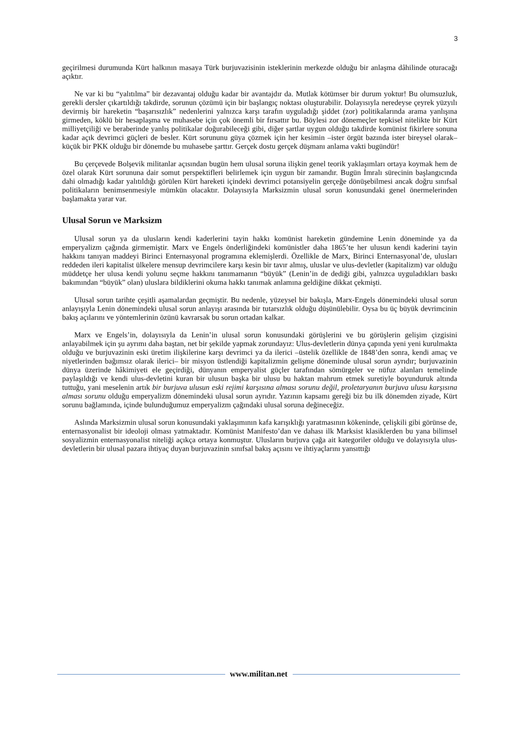3
geçirilmesi durumunda Kürt halkının masaya Türk burjuvazisinin isteklerinin merkezde olduğu bir anlaşma dâhilinde oturacağı açıktır.
Ne var ki bu “yalıtılma” bir dezavantaj olduğu kadar bir avantajdır da. Mutlak kötümser bir durum yoktur! Bu olumsuzluk, gerekli dersler çıkartıldığı takdirde, sorunun çözümü için bir başlangıç noktası oluşturabilir. Dolayısıyla neredeyse çeyrek yüzyılı devirmiş bir hareketin “başarısızlık” nedenlerini yalnızca karşı tarafın uyguladığı şiddet (zor) politikalarında arama yanlışına girmeden, köklü bir hesaplaşma ve muhasebe için çok önemli bir fırsattır bu. Böylesi zor dönemeçler tepkisel nitelikte bir Kürt milliyetçiliği ve beraberinde yanlış politikalar doğurabileceği gibi, diğer şartlar uygun olduğu takdirde komünist fikirlere sonuna kadar açık devrimci güçleri de besler. Kürt sorununu güya çözmek için her kesimin –ister örgüt bazında ister bireysel olarak– küçük bir PKK olduğu bir dönemde bu muhasebe şarttır. Gerçek dostu gerçek düşmanı anlama vakti bugündür!
Bu çerçevede Bolşevik militanlar açısından bugün hem ulusal soruna ilişkin genel teorik yaklaşımları ortaya koymak hem de özel olarak Kürt sorununa dair somut perspektifleri belirlemek için uygun bir zamandır. Bugün İmralı sürecinin başlangıcında dahi olmadığı kadar yalıtıldığı görülen Kürt hareketi içindeki devrimci potansiyelin gerçeğe dönüşebilmesi ancak doğru sınıfsal politikaların benimsenmesiyle mümkün olacaktır. Dolayısıyla Marksizmin ulusal sorun konusundaki genel önermelerinden başlamakta yarar var.
Ulusal Sorun ve Marksizm
Ulusal sorun ya da ulusların kendi kaderlerini tayin hakkı komünist hareketin gündemine Lenin döneminde ya da emperyalizm çağında girmemiştir. Marx ve Engels önderliğindeki komünistler daha 1865’te her ulusun kendi kaderini tayin hakkını tanıyan maddeyi Birinci Enternasyonal programına eklemişlerdi. Özellikle de Marx, Birinci Enternasyonal’de, ulusları reddeden ileri kapitalist ülkelere mensup devrimcilere karşı kesin bir tavır almış, uluslar ve ulus-devletler (kapitalizm) var olduğu müddetçe her ulusa kendi yolunu seçme hakkını tanımamanın “büyük” (Lenin’in de dediği gibi, yalnızca uyguladıkları baskı bakımından “büyük” olan) uluslara bildiklerini okuma hakkı tanımak anlamına geldiğine dikkat çekmişti.
Ulusal sorun tarihte çeşitli aşamalardan geçmiştir. Bu nedenle, yüzeysel bir bakışla, Marx-Engels dönemindeki ulusal sorun anlayışıyla Lenin dönemindeki ulusal sorun anlayışı arasında bir tutarsızlık olduğu düşünülebilir. Oysa bu üç büyük devrimcinin bakış açılarını ve yöntemlerinin özünü kavrarsak bu sorun ortadan kalkar.
Marx ve Engels’in, dolayısıyla da Lenin’in ulusal sorun konusundaki görüşlerini ve bu görüşlerin gelişim çizgisini anlayabilmek için şu ayrımı daha baştan, net bir şekilde yapmak zorundayız: Ulus-devletlerin dünya çapında yeni yeni kurulmakta olduğu ve burjuvazinin eski üretim ilişkilerine karşı devrimci ya da ilerici –üstelik özellikle de 1848’den sonra, kendi amaç ve niyetlerinden bağımsız olarak ilerici– bir misyon üstlendiği kapitalizmin gelişme döneminde ulusal sorun ayrıdır; burjuvazinin dünya üzerinde hâkimiyeti ele geçirdiği, dünyanın emperyalist güçler tarafından sömürgeler ve nüfuz alanları temelinde paylaşıldığı ve kendi ulus-devletini kuran bir ulusun başka bir ulusu bu haktan mahrum etmek suretiyle boyunduruk altında tuttuğu, yani meselenin artık bir burjuva ulusun eski rejimi karşısına alması sorunu değil, proletaryanın burjuva ulusu karşısına alması sorunu olduğu emperyalizm dönemindeki ulusal sorun ayrıdır. Yazının kapsamı gereği biz bu ilk dönemden ziyade, Kürt sorunu bağlamında, içinde bulunduğumuz emperyalizm çağındaki ulusal soruna değineceğiz.
Aslında Marksizmin ulusal sorun konusundaki yaklaşımının kafa karışıklığı yaratmasının kökeninde, çelişkili gibi görünse de, enternasyonalist bir ideoloji olması yatmaktadır. Komünist Manifesto’dan ve dahası ilk Marksist klasiklerden bu yana bilimsel sosyalizmin enternasyonalist niteliği açıkça ortaya konmuştur. Ulusların burjuva çağa ait kategoriler olduğu ve dolayısıyla ulus-devletlerin bir ulusal pazara ihtiyaç duyan burjuvazinin sınıfsal bakış açısını ve ihtiyaçlarını yansıttığı
www.militan.net